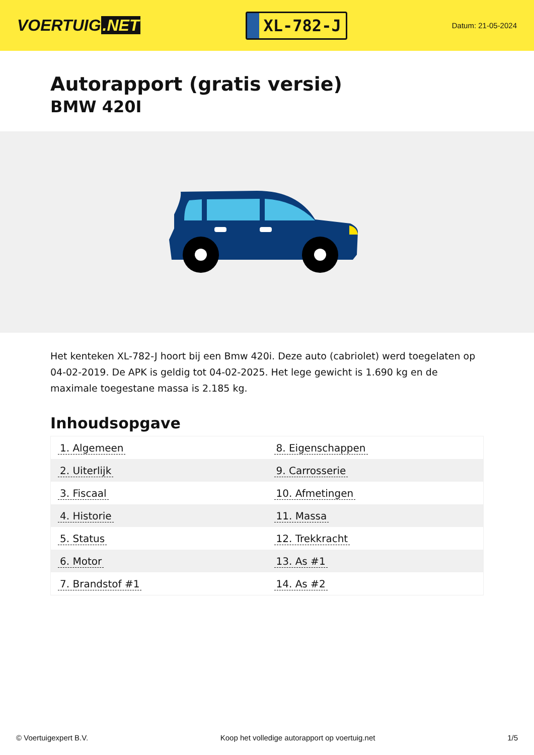VOERTUIG.NET
XL-782-J
Datum: 21-05-2024
Autorapport (gratis versie)
BMW 420I
Het kenteken XL-782-J hoort bij een Bmw 420i. Deze auto (cabriolet) werd toegelaten op 04-02-2019. De APK is geldig tot 04-02-2025. Het lege gewicht is 1.690 kg en de maximale toegestane massa is 2.185 kg.
Inhoudsopgave
| 1. Algemeen | 8. Eigenschappen |
| 2. Uiterlijk | 9. Carrosserie |
| 3. Fiscaal | 10. Afmetingen |
| 4. Historie | 11. Massa |
| 5. Status | 12. Trekkracht |
| 6. Motor | 13. As #1 |
| 7. Brandstof #1 | 14. As #2 |
© Voertuigexpert B.V. Koop het volledige autorapport op voertuig.net 1/5